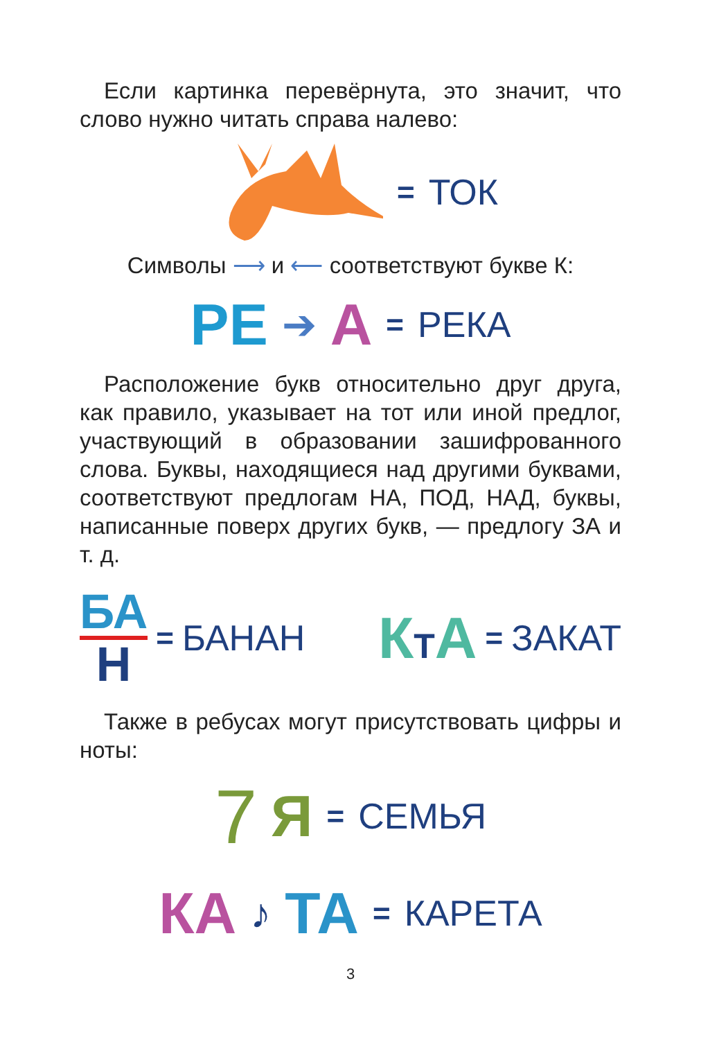Если картинка перевёрнута, это значит, что слово нужно читать справа налево:
= ТОК
Символы ⟶ и ⟵ соответствуют букве К:
РЕ ➔ А = РЕКА
Расположение букв относительно друг друга, как правило, указывает на тот или иной предлог, участвующий в образовании зашифрованного слова. Буквы, находящиеся над другими буквами, соответствуют предлогам НА, ПОД, НАД, буквы, написанные поверх других букв, — предлогу ЗА и т. д.
БА
Н
= БАНАН
КТА = ЗАКАТ
Также в ребусах могут присутствовать цифры и ноты:
7 Я = СЕМЬЯ
КА ♪ ТА = КАРЕТА
3